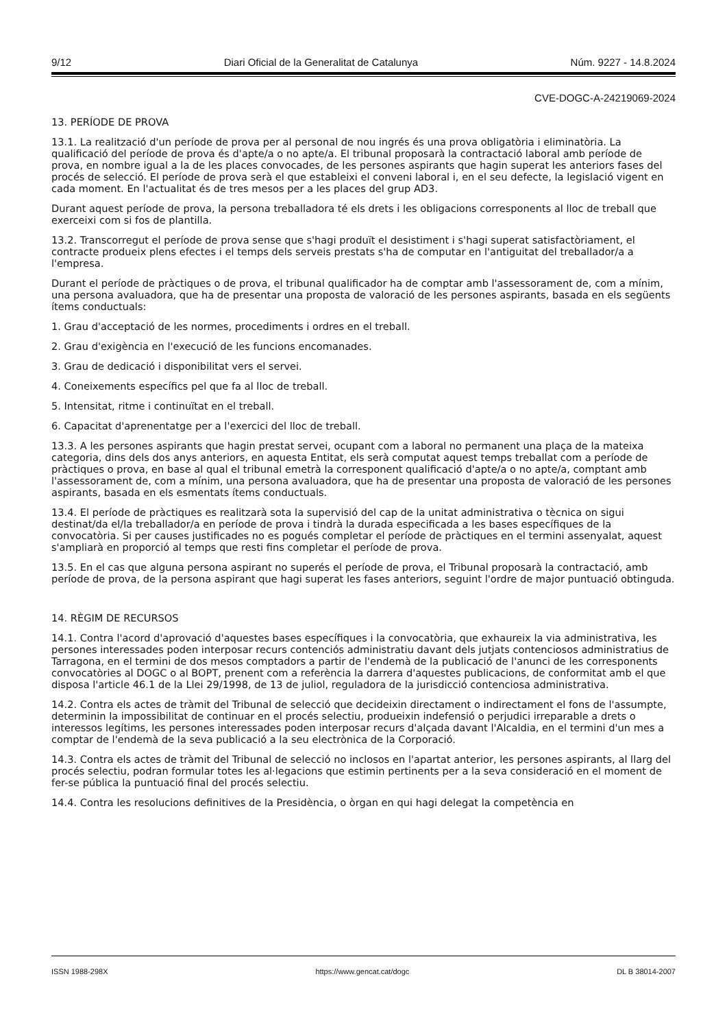9/12 Diari Oficial de la Generalitat de Catalunya Núm. 9227 - 14.8.2024
CVE-DOGC-A-24219069-2024
13. PERÍODE DE PROVA
13.1. La realització d'un període de prova per al personal de nou ingrés és una prova obligatòria i eliminatòria. La qualificació del període de prova és d'apte/a o no apte/a. El tribunal proposarà la contractació laboral amb període de prova, en nombre igual a la de les places convocades, de les persones aspirants que hagin superat les anteriors fases del procés de selecció. El període de prova serà el que estableixi el conveni laboral i, en el seu defecte, la legislació vigent en cada moment. En l'actualitat és de tres mesos per a les places del grup AD3.
Durant aquest període de prova, la persona treballadora té els drets i les obligacions corresponents al lloc de treball que exerceixi com si fos de plantilla.
13.2. Transcorregut el període de prova sense que s'hagi produït el desistiment i s'hagi superat satisfactòriament, el contracte produeix plens efectes i el temps dels serveis prestats s'ha de computar en l'antiguitat del treballador/a a l'empresa.
Durant el període de pràctiques o de prova, el tribunal qualificador ha de comptar amb l'assessorament de, com a mínim, una persona avaluadora, que ha de presentar una proposta de valoració de les persones aspirants, basada en els següents ítems conductuals:
1. Grau d'acceptació de les normes, procediments i ordres en el treball.
2. Grau d'exigència en l'execució de les funcions encomanades.
3. Grau de dedicació i disponibilitat vers el servei.
4. Coneixements específics pel que fa al lloc de treball.
5. Intensitat, ritme i continuïtat en el treball.
6. Capacitat d'aprenentatge per a l'exercici del lloc de treball.
13.3. A les persones aspirants que hagin prestat servei, ocupant com a laboral no permanent una plaça de la mateixa categoria, dins dels dos anys anteriors, en aquesta Entitat, els serà computat aquest temps treballat com a període de pràctiques o prova, en base al qual el tribunal emetrà la corresponent qualificació d'apte/a o no apte/a, comptant amb l'assessorament de, com a mínim, una persona avaluadora, que ha de presentar una proposta de valoració de les persones aspirants, basada en els esmentats ítems conductuals.
13.4. El període de pràctiques es realitzarà sota la supervisió del cap de la unitat administrativa o tècnica on sigui destinat/da el/la treballador/a en període de prova i tindrà la durada especificada a les bases específiques de la convocatòria. Si per causes justificades no es pogués completar el període de pràctiques en el termini assenyalat, aquest s'ampliarà en proporció al temps que resti fins completar el període de prova.
13.5. En el cas que alguna persona aspirant no superés el període de prova, el Tribunal proposarà la contractació, amb període de prova, de la persona aspirant que hagi superat les fases anteriors, seguint l'ordre de major puntuació obtinguda.
14. RÈGIM DE RECURSOS
14.1. Contra l'acord d'aprovació d'aquestes bases específiques i la convocatòria, que exhaureix la via administrativa, les persones interessades poden interposar recurs contenciós administratiu davant dels jutjats contenciosos administratius de Tarragona, en el termini de dos mesos comptadors a partir de l'endemà de la publicació de l'anunci de les corresponents convocatòries al DOGC o al BOPT, prenent com a referència la darrera d'aquestes publicacions, de conformitat amb el que disposa l'article 46.1 de la Llei 29/1998, de 13 de juliol, reguladora de la jurisdicció contenciosa administrativa.
14.2. Contra els actes de tràmit del Tribunal de selecció que decideixin directament o indirectament el fons de l'assumpte, determinin la impossibilitat de continuar en el procés selectiu, produeixin indefensió o perjudici irreparable a drets o interessos legítims, les persones interessades poden interposar recurs d'alçada davant l'Alcaldia, en el termini d'un mes a comptar de l'endemà de la seva publicació a la seu electrònica de la Corporació.
14.3. Contra els actes de tràmit del Tribunal de selecció no inclosos en l'apartat anterior, les persones aspirants, al llarg del procés selectiu, podran formular totes les al·legacions que estimin pertinents per a la seva consideració en el moment de fer-se pública la puntuació final del procés selectiu.
14.4. Contra les resolucions definitives de la Presidència, o òrgan en qui hagi delegat la competència en
ISSN 1988-298X https://www.gencat.cat/dogc DL B 38014-2007